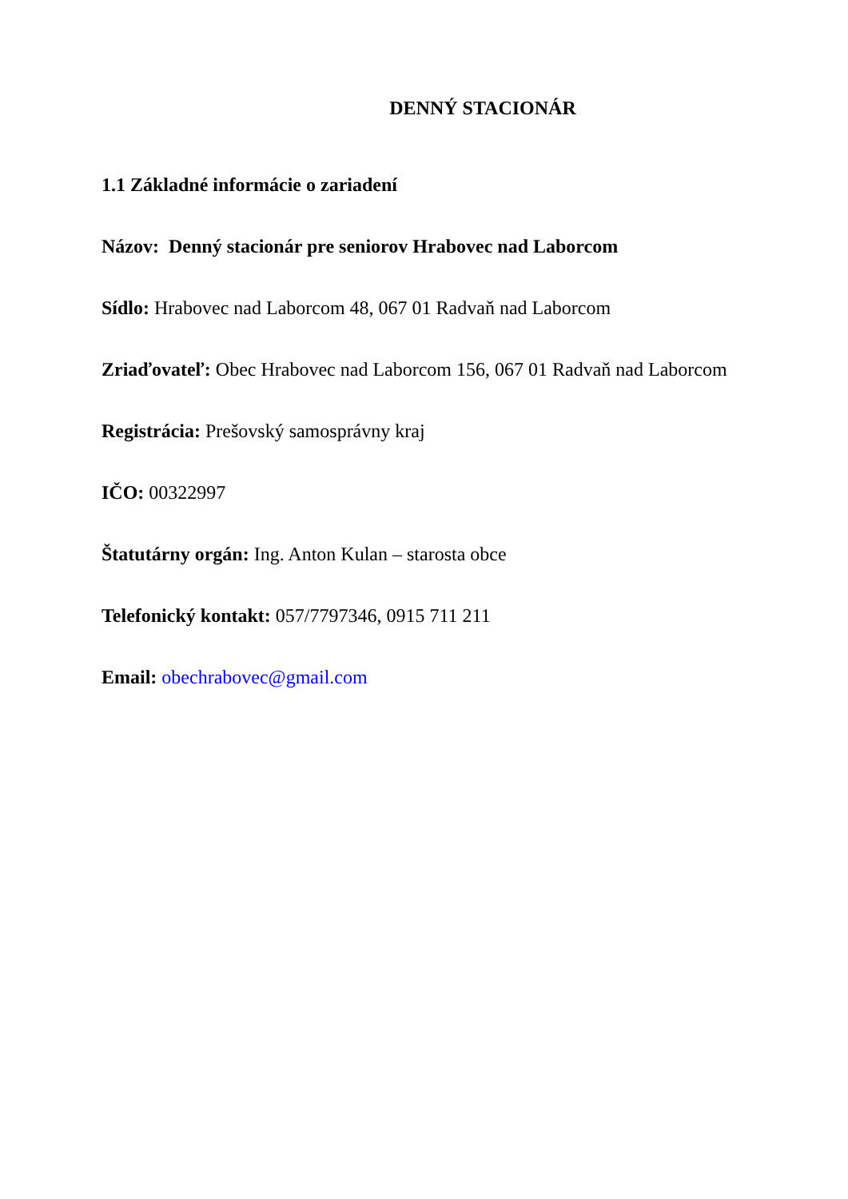DENNÝ STACIONÁR
1.1 Základné informácie o zariadení
Názov: Denný stacionár pre seniorov Hrabovec nad Laborcom
Sídlo: Hrabovec nad Laborcom 48, 067 01 Radvaň nad Laborcom
Zriaďovateľ: Obec Hrabovec nad Laborcom 156, 067 01 Radvaň nad Laborcom
Registrácia: Prešovský samosprávny kraj
IČO: 00322997
Štatutárny orgán: Ing. Anton Kulan – starosta obce
Telefonický kontakt: 057/7797346, 0915 711 211
Email: obechrabovec@gmail.com